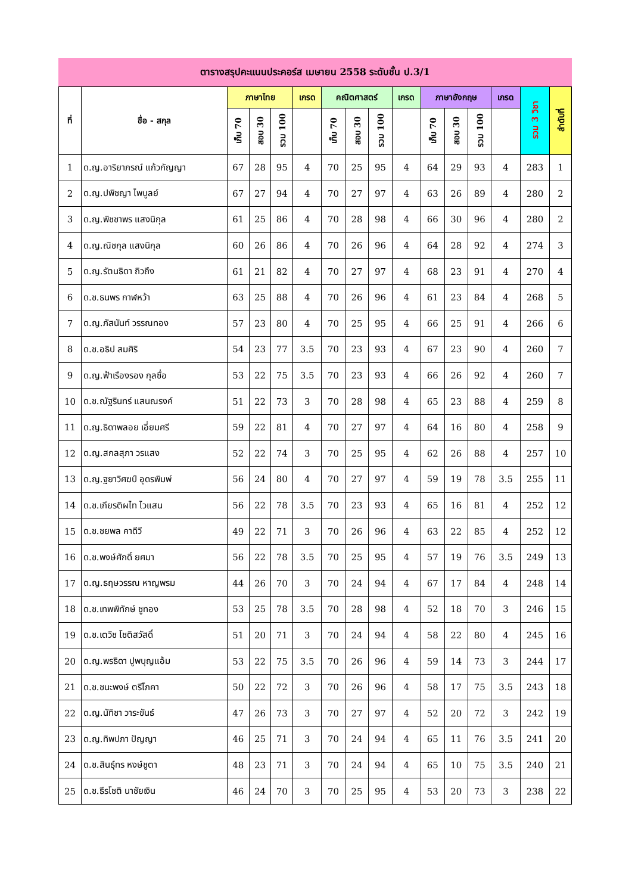ตารางสรุปคะแนนประคอร์ส เมษายน 2558 ระดับชั้น ป.3/1
| ที่ | ชื่อ - สกุล | ภาษาไทย | | | เกรด | คณิตศาสตร์ | | | เกรด | ภาษาอังกฤษ | | | เกรด | รวม 3 วิชา | ลำดับที่ |
| --- | --- | --- | --- | --- | --- | --- | --- | --- | --- | --- | --- | --- | --- | --- | --- |
| | | เก็บ 70 | สอบ 30 | รวม 100 | | เก็บ 70 | สอบ 30 | รวม 100 | | เก็บ 70 | สอบ 30 | รวม 100 | | | |
| 1 | ด.ญ.อาริยาภรณ์ แก้วกัญญา | 67 | 28 | 95 | 4 | 70 | 25 | 95 | 4 | 64 | 29 | 93 | 4 | 283 | 1 |
| 2 | ด.ญ.ปพิชญา ไพบูลย์ | 67 | 27 | 94 | 4 | 70 | 27 | 97 | 4 | 63 | 26 | 89 | 4 | 280 | 2 |
| 3 | ด.ญ.พิชชาพร แสงนิกุล | 61 | 25 | 86 | 4 | 70 | 28 | 98 | 4 | 66 | 30 | 96 | 4 | 280 | 2 |
| 4 | ด.ญ.ณิชกุล แสงนิกุล | 60 | 26 | 86 | 4 | 70 | 26 | 96 | 4 | 64 | 28 | 92 | 4 | 274 | 3 |
| 5 | ด.ญ.รัตนธิดา ถิวถึง | 61 | 21 | 82 | 4 | 70 | 27 | 97 | 4 | 68 | 23 | 91 | 4 | 270 | 4 |
| 6 | ด.ช.ธนพร กาฬหว้า | 63 | 25 | 88 | 4 | 70 | 26 | 96 | 4 | 61 | 23 | 84 | 4 | 268 | 5 |
| 7 | ด.ญ.ภัสนันท์ วรรณทอง | 57 | 23 | 80 | 4 | 70 | 25 | 95 | 4 | 66 | 25 | 91 | 4 | 266 | 6 |
| 8 | ด.ช.อธิป สมศิริ | 54 | 23 | 77 | 3.5 | 70 | 23 | 93 | 4 | 67 | 23 | 90 | 4 | 260 | 7 |
| 9 | ด.ญ.ฟ้าเรืองรอง กุลซื่อ | 53 | 22 | 75 | 3.5 | 70 | 23 | 93 | 4 | 66 | 26 | 92 | 4 | 260 | 7 |
| 10 | ด.ช.ณัฐรินทร์ แสนณรงค์ | 51 | 22 | 73 | 3 | 70 | 28 | 98 | 4 | 65 | 23 | 88 | 4 | 259 | 8 |
| 11 | ด.ญ.ธิดาพลอย เอี่ยมศรี | 59 | 22 | 81 | 4 | 70 | 27 | 97 | 4 | 64 | 16 | 80 | 4 | 258 | 9 |
| 12 | ด.ญ.สกลสุภา วรแสง | 52 | 22 | 74 | 3 | 70 | 25 | 95 | 4 | 62 | 26 | 88 | 4 | 257 | 10 |
| 13 | ด.ญ.ฐยาวิศฆป์ อุดรพิมพ์ | 56 | 24 | 80 | 4 | 70 | 27 | 97 | 4 | 59 | 19 | 78 | 3.5 | 255 | 11 |
| 14 | ด.ช.เกียรติผไท ไวแสน | 56 | 22 | 78 | 3.5 | 70 | 23 | 93 | 4 | 65 | 16 | 81 | 4 | 252 | 12 |
| 15 | ด.ช.ชยพล คาดีวี | 49 | 22 | 71 | 3 | 70 | 26 | 96 | 4 | 63 | 22 | 85 | 4 | 252 | 12 |
| 16 | ด.ช.พงษ์ศักดิ์ ยศมา | 56 | 22 | 78 | 3.5 | 70 | 25 | 95 | 4 | 57 | 19 | 76 | 3.5 | 249 | 13 |
| 17 | ด.ญ.ธฤษวรรณ หาญพรม | 44 | 26 | 70 | 3 | 70 | 24 | 94 | 4 | 67 | 17 | 84 | 4 | 248 | 14 |
| 18 | ด.ช.เทพพิทักษ์ ชูทอง | 53 | 25 | 78 | 3.5 | 70 | 28 | 98 | 4 | 52 | 18 | 70 | 3 | 246 | 15 |
| 19 | ด.ช.เตวิช โชติสวัสดิ์ | 51 | 20 | 71 | 3 | 70 | 24 | 94 | 4 | 58 | 22 | 80 | 4 | 245 | 16 |
| 20 | ด.ญ.พรธิดา ปูพบุญแอ้ม | 53 | 22 | 75 | 3.5 | 70 | 26 | 96 | 4 | 59 | 14 | 73 | 3 | 244 | 17 |
| 21 | ด.ช.ชนะพงษ์ ตรีโภคา | 50 | 22 | 72 | 3 | 70 | 26 | 96 | 4 | 58 | 17 | 75 | 3.5 | 243 | 18 |
| 22 | ด.ญ.นัทิชา วาระขันธ์ | 47 | 26 | 73 | 3 | 70 | 27 | 97 | 4 | 52 | 20 | 72 | 3 | 242 | 19 |
| 23 | ด.ญ.ทิพปภา ปัญญา | 46 | 25 | 71 | 3 | 70 | 24 | 94 | 4 | 65 | 11 | 76 | 3.5 | 241 | 20 |
| 24 | ด.ช.สินธุ์ทร หงษ์ชูตา | 48 | 23 | 71 | 3 | 70 | 24 | 94 | 4 | 65 | 10 | 75 | 3.5 | 240 | 21 |
| 25 | ด.ช.ธีรโชติ นาชัยเงิน | 46 | 24 | 70 | 3 | 70 | 25 | 95 | 4 | 53 | 20 | 73 | 3 | 238 | 22 |